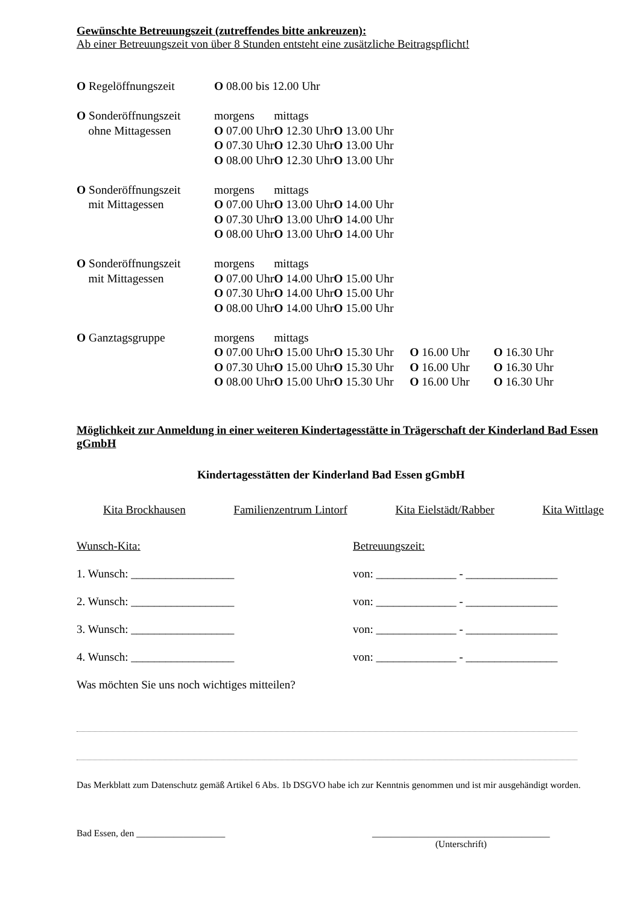Gewünschte Betreuungszeit (zutreffendes bitte ankreuzen):
Ab einer Betreuungszeit von über 8 Stunden entsteht eine zusätzliche Beitragspflicht!
| O Regelöffnungszeit | O 08.00 bis 12.00 Uhr | | | | |
| O Sonderöffnungszeit | morgens | mittags | | | |
| ohne Mittagessen | O 07.00 Uhr | O 12.30 Uhr | O 13.00 Uhr | | |
| | O 07.30 Uhr | O 12.30 Uhr | O 13.00 Uhr | | |
| | O 08.00 Uhr | O 12.30 Uhr | O 13.00 Uhr | | |
| O Sonderöffnungszeit | morgens | mittags | | | |
| mit Mittagessen | O 07.00 Uhr | O 13.00 Uhr | O 14.00 Uhr | | |
| | O 07.30 Uhr | O 13.00 Uhr | O 14.00 Uhr | | |
| | O 08.00 Uhr | O 13.00 Uhr | O 14.00 Uhr | | |
| O Sonderöffnungszeit | morgens | mittags | | | |
| mit Mittagessen | O 07.00 Uhr | O 14.00 Uhr | O 15.00 Uhr | | |
| | O 07.30 Uhr | O 14.00 Uhr | O 15.00 Uhr | | |
| | O 08.00 Uhr | O 14.00 Uhr | O 15.00 Uhr | | |
| O Ganztagsgruppe | morgens | mittags | | | |
| | O 07.00 Uhr | O 15.00 Uhr | O 15.30 Uhr | O 16.00 Uhr | O 16.30 Uhr |
| | O 07.30 Uhr | O 15.00 Uhr | O 15.30 Uhr | O 16.00 Uhr | O 16.30 Uhr |
| | O 08.00 Uhr | O 15.00 Uhr | O 15.30 Uhr | O 16.00 Uhr | O 16.30 Uhr |
Möglichkeit zur Anmeldung in einer weiteren Kindertagesstätte in Trägerschaft der Kinderland Bad Essen gGmbH
Kindertagesstätten der Kinderland Bad Essen gGmbH
Kita Brockhausen Familienzentrum Lintorf Kita Eielstädt/Rabber Kita Wittlage
Wunsch-Kita: Betreuungszeit:
1. Wunsch: __________________ von: ______________ - ________________
2. Wunsch: __________________ von: ______________ - ________________
3. Wunsch: __________________ von: ______________ - ________________
4. Wunsch: __________________ von: ______________ - ________________
Was möchten Sie uns noch wichtiges mitteilen?
Das Merkblatt zum Datenschutz gemäß Artikel 6 Abs. 1b DSGVO habe ich zur Kenntnis genommen und ist mir ausgehändigt worden.
Bad Essen, den ___________________ ______________________________________
(Unterschrift)